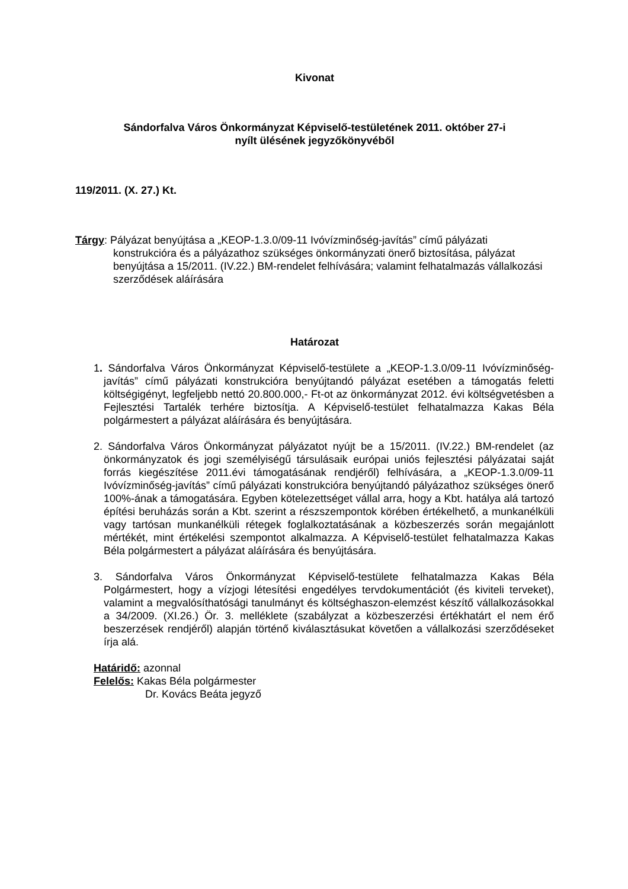Kivonat
Sándorfalva Város Önkormányzat Képviselő-testületének 2011. október 27-i
nyílt ülésének jegyzőkönyvéből
119/2011. (X. 27.) Kt.
Tárgy: Pályázat benyújtása a „KEOP-1.3.0/09-11 Ivóvízminőség-javítás” című pályázati konstrukcióra és a pályázathoz szükséges önkormányzati önerő biztosítása, pályázat benyújtása a 15/2011. (IV.22.) BM-rendelet felhívására; valamint felhatalmazás vállalkozási szerződések aláírására
Határozat
1. Sándorfalva Város Önkormányzat Képviselő-testülete a „KEOP-1.3.0/09-11 Ivóvízminőség-javítás” című pályázati konstrukcióra benyújtandó pályázat esetében a támogatás feletti költségigényt, legfeljebb nettó 20.800.000,- Ft-ot az önkormányzat 2012. évi költségvetésben a Fejlesztési Tartalék terhére biztosítja. A Képviselő-testület felhatalmazza Kakas Béla polgármestert a pályázat aláírására és benyújtására.
2. Sándorfalva Város Önkormányzat pályázatot nyújt be a 15/2011. (IV.22.) BM-rendelet (az önkormányzatok és jogi személyiségű társulásaik európai uniós fejlesztési pályázatai saját forrás kiegészítése 2011.évi támogatásának rendjéről) felhívására, a „KEOP-1.3.0/09-11 Ivóvízminőség-javítás” című pályázati konstrukcióra benyújtandó pályázathoz szükséges önerő 100%-ának a támogatására. Egyben kötelezettséget vállal arra, hogy a Kbt. hatálya alá tartozó építési beruházás során a Kbt. szerint a részszempontok körében értékelhető, a munkanélküli vagy tartósan munkanélküli rétegek foglalkoztatásának a közbeszerzés során megajánlott mértékét, mint értékelési szempontot alkalmazza. A Képviselő-testület felhatalmazza Kakas Béla polgármestert a pályázat aláírására és benyújtására.
3. Sándorfalva Város Önkormányzat Képviselő-testülete felhatalmazza Kakas Béla Polgármestert, hogy a vízjogi létesítési engedélyes tervdokumentációt (és kiviteli terveket), valamint a megvalósíthatósági tanulmányt és költséghaszon-elemzést készítő vállalkozásokkal a 34/2009. (XI.26.) Ör. 3. melléklete (szabályzat a közbeszerzési értékhatárt el nem érő beszerzések rendjéről) alapján történő kiválasztásukat követően a vállalkozási szerződéseket írja alá.
Határidő: azonnal
Felelős: Kakas Béla polgármester
Dr. Kovács Beáta jegyző